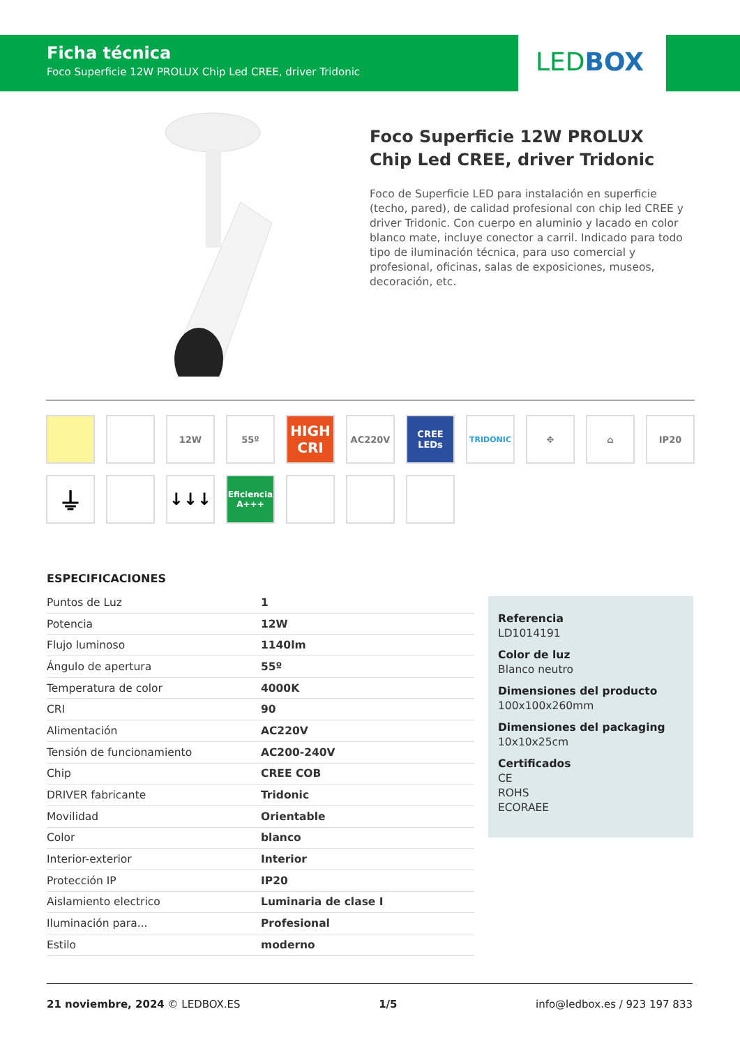Ficha técnica
Foco Superficie 12W PROLUX Chip Led CREE, driver Tridonic
LEDBOX
Foco Superficie 12W PROLUX Chip Led CREE, driver Tridonic
Foco de Superficie LED para instalación en superficie (techo, pared), de calidad profesional con chip led CREE y driver Tridonic. Con cuerpo en aluminio y lacado en color blanco mate, incluye conector a carril. Indicado para todo tipo de iluminación técnica, para uso comercial y profesional, oficinas, salas de exposiciones, museos, decoración, etc.
12W 55º
HIGH CRI
AC220V CREE LEDs
TRIDONIC
✥ ⌂ IP20
⏚
↓↓↓
Eficiencia A+++
ESPECIFICACIONES
| Puntos de Luz | 1 |
| Potencia | 12W |
| Flujo luminoso | 1140lm |
| Ángulo de apertura | 55º |
| Temperatura de color | 4000K |
| CRI | 90 |
| Alimentación | AC220V |
| Tensión de funcionamiento | AC200-240V |
| Chip | CREE COB |
| DRIVER fabricante | Tridonic |
| Movilidad | Orientable |
| Color | blanco |
| Interior-exterior | Interior |
| Protección IP | IP20 |
| Aislamiento electrico | Luminaria de clase I |
| Iluminación para... | Profesional |
| Estilo | moderno |
Referencia
LD1014191
Color de luz
Blanco neutro
Dimensiones del producto
100x100x260mm
Dimensiones del packaging
10x10x25cm
Certificados
CE
ROHS
ECORAEE
21 noviembre, 2024 © LEDBOX.ES 1/5 info@ledbox.es / 923 197 833